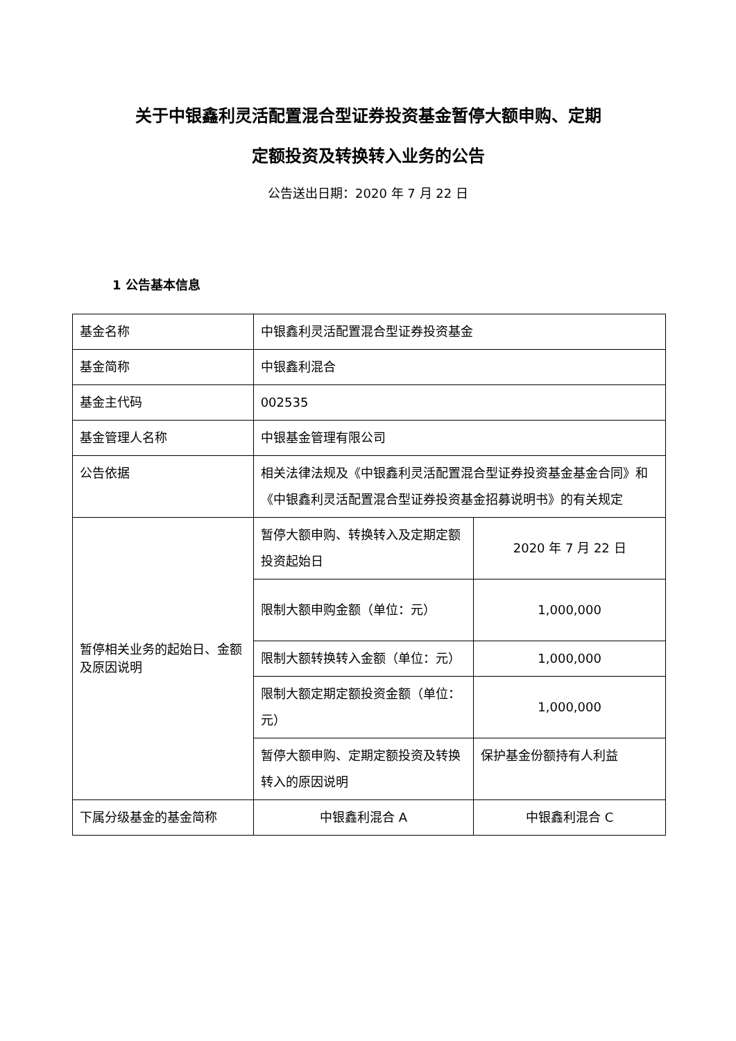关于中银鑫利灵活配置混合型证券投资基金暂停大额申购、定期
定额投资及转换转入业务的公告
公告送出日期：2020 年 7 月 22 日
1 公告基本信息
| 基金名称 | 中银鑫利灵活配置混合型证券投资基金 | |
| 基金简称 | 中银鑫利混合 | |
| 基金主代码 | 002535 | |
| 基金管理人名称 | 中银基金管理有限公司 | |
| 公告依据 | 相关法律法规及《中银鑫利灵活配置混合型证券投资基金基金合同》和《中银鑫利灵活配置混合型证券投资基金招募说明书》的有关规定 | |
| 暂停相关业务的起始日、金额及原因说明 | 暂停大额申购、转换转入及定期定额投资起始日 | 2020 年 7 月 22 日 |
| | 限制大额申购金额（单位：元） | 1,000,000 |
| | 限制大额转换转入金额（单位：元） | 1,000,000 |
| | 限制大额定期定额投资金额（单位：元） | 1,000,000 |
| | 暂停大额申购、定期定额投资及转换转入的原因说明 | 保护基金份额持有人利益 |
| 下属分级基金的基金简称 | 中银鑫利混合 A | 中银鑫利混合 C |